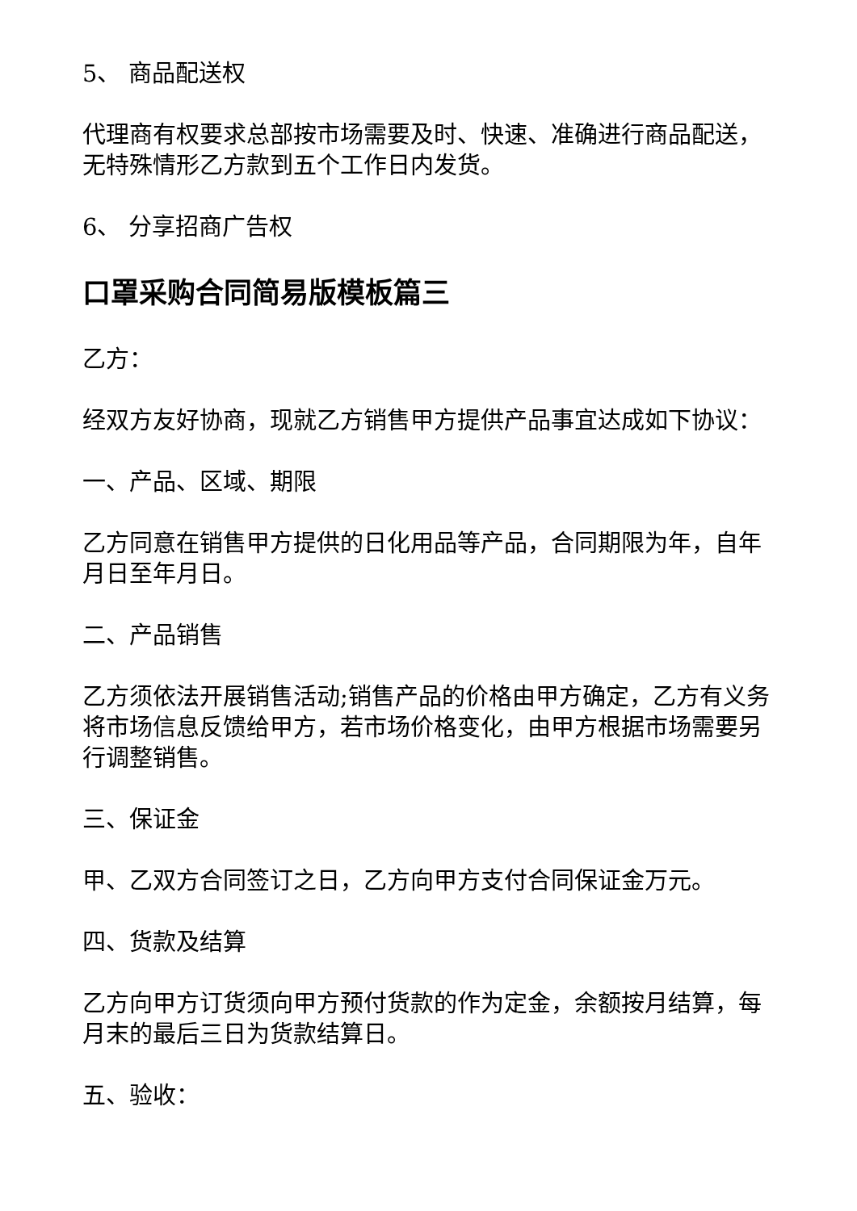5、 商品配送权
代理商有权要求总部按市场需要及时、快速、准确进行商品配送，无特殊情形乙方款到五个工作日内发货。
6、 分享招商广告权
口罩采购合同简易版模板篇三
乙方：
经双方友好协商，现就乙方销售甲方提供产品事宜达成如下协议：
一、产品、区域、期限
乙方同意在销售甲方提供的日化用品等产品，合同期限为年，自年月日至年月日。
二、产品销售
乙方须依法开展销售活动;销售产品的价格由甲方确定，乙方有义务将市场信息反馈给甲方，若市场价格变化，由甲方根据市场需要另行调整销售。
三、保证金
甲、乙双方合同签订之日，乙方向甲方支付合同保证金万元。
四、货款及结算
乙方向甲方订货须向甲方预付货款的作为定金，余额按月结算，每月末的最后三日为货款结算日。
五、验收：